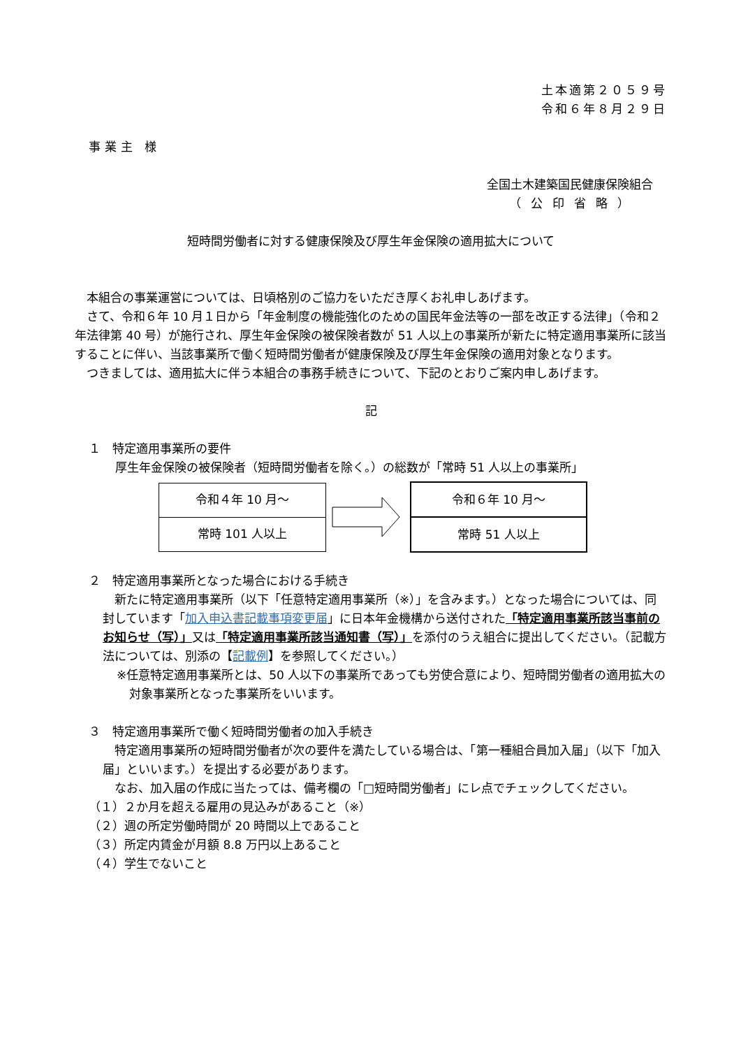土本適第２０５９号
令和６年８月２９日
事業主 様
全国土木建築国民健康保険組合
（公印省略）
短時間労働者に対する健康保険及び厚生年金保険の適用拡大について
　本組合の事業運営については、日頃格別のご協力をいただき厚くお礼申しあげます。
　さて、令和６年 10 月１日から「年金制度の機能強化のための国民年金法等の一部を改正する法律」（令和２年法律第 40 号）が施行され、厚生年金保険の被保険者数が 51 人以上の事業所が新たに特定適用事業所に該当することに伴い、当該事業所で働く短時間労働者が健康保険及び厚生年金保険の適用対象となります。
　つきましては、適用拡大に伴う本組合の事務手続きについて、下記のとおりご案内申しあげます。
記
１　特定適用事業所の要件
厚生年金保険の被保険者（短時間労働者を除く。）の総数が「常時 51 人以上の事業所」
| 令和４年 10 月～ |
| 常時 101 人以上 |
| 令和６年 10 月～ |
| 常時 51 人以上 |
２　特定適用事業所となった場合における手続き
　新たに特定適用事業所（以下「任意特定適用事業所（※）」を含みます。）となった場合については、同封しています「加入申込書記載事項変更届」に日本年金機構から送付された「特定適用事業所該当事前のお知らせ（写）」又は「特定適用事業所該当通知書（写）」を添付のうえ組合に提出してください。（記載方法については、別添の【記載例】を参照してください。）
※任意特定適用事業所とは、50 人以下の事業所であっても労使合意により、短時間労働者の適用拡大の対象事業所となった事業所をいいます。
３　特定適用事業所で働く短時間労働者の加入手続き
　特定適用事業所の短時間労働者が次の要件を満たしている場合は、「第一種組合員加入届」（以下「加入届」といいます。）を提出する必要があります。
　なお、加入届の作成に当たっては、備考欄の「□短時間労働者」にレ点でチェックしてください。
（１）２か月を超える雇用の見込みがあること（※）
（２）週の所定労働時間が 20 時間以上であること
（３）所定内賃金が月額 8.8 万円以上あること
（４）学生でないこと